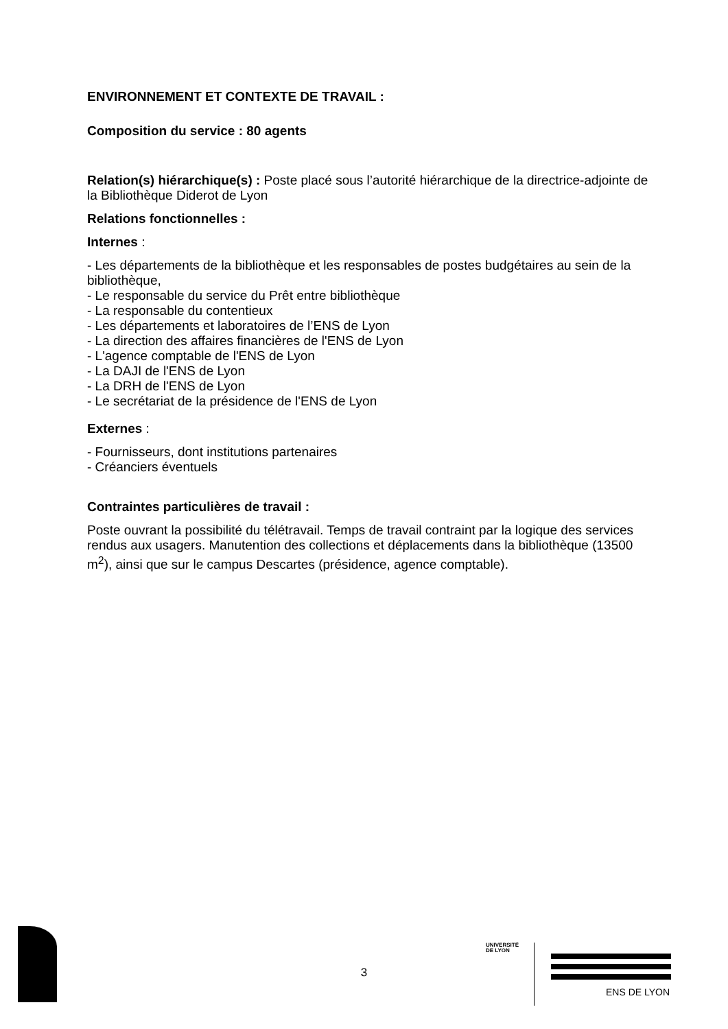ENVIRONNEMENT ET CONTEXTE DE TRAVAIL :
Composition du service : 80 agents
Relation(s) hiérarchique(s) : Poste placé sous l’autorité hiérarchique de la directrice-adjointe de la Bibliothèque Diderot de Lyon
Relations fonctionnelles :
Internes :
- Les départements de la bibliothèque et les responsables de postes budgétaires au sein de la bibliothèque,
- Le responsable du service du Prêt entre bibliothèque
- La responsable du contentieux
- Les départements et laboratoires de l’ENS de Lyon
- La direction des affaires financières de l'ENS de Lyon
- L'agence comptable de l'ENS de Lyon
- La DAJI de l'ENS de Lyon
- La DRH de l'ENS de Lyon
- Le secrétariat de la présidence de l'ENS de Lyon
Externes :
- Fournisseurs, dont institutions partenaires
- Créanciers éventuels
Contraintes particulières de travail :
Poste ouvrant la possibilité du télétravail. Temps de travail contraint par la logique des services rendus aux usagers. Manutention des collections et déplacements dans la bibliothèque (13500 m<sup>2</sup>), ainsi que sur le campus Descartes (présidence, agence comptable).
3
UNIVERSITÉ
DE LYON
ENS DE LYON